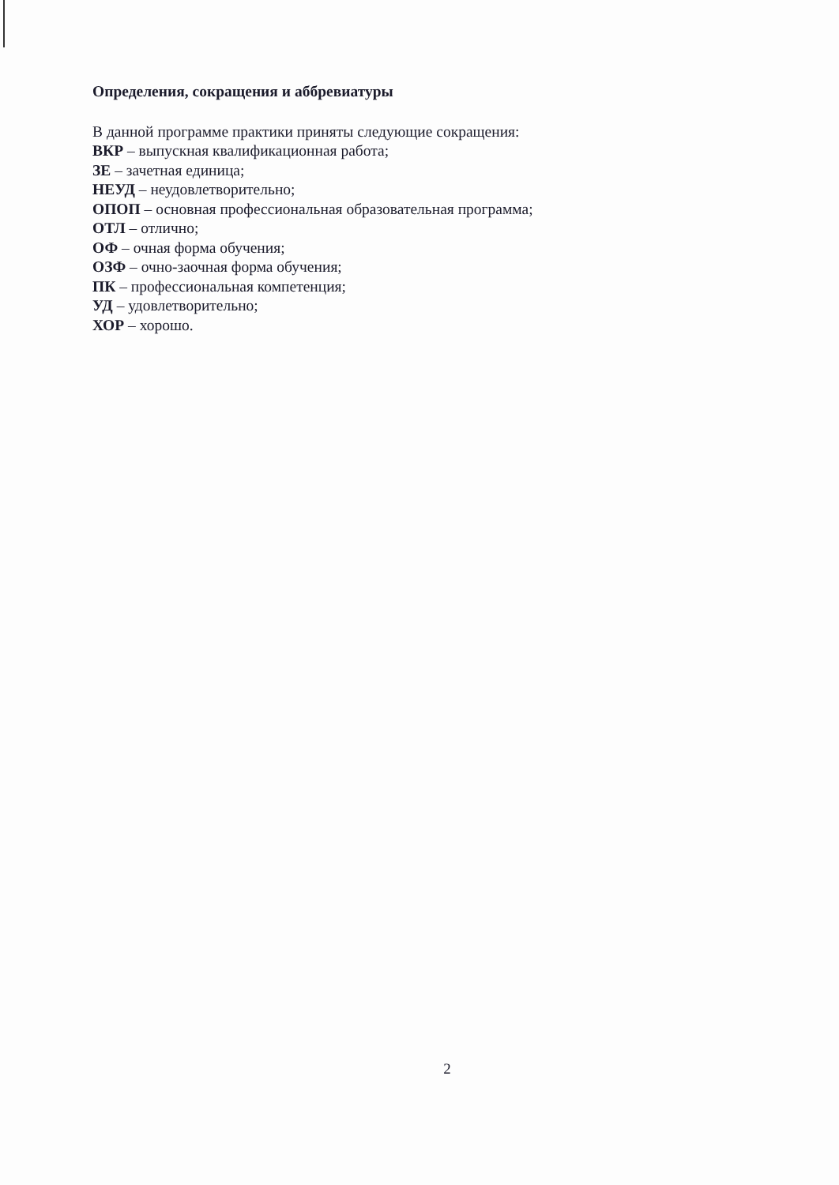Определения, сокращения и аббревиатуры
В данной программе практики приняты следующие сокращения:
ВКР – выпускная квалификационная работа;
ЗЕ – зачетная единица;
НЕУД – неудовлетворительно;
ОПОП – основная профессиональная образовательная программа;
ОТЛ – отлично;
ОФ – очная форма обучения;
ОЗФ – очно-заочная форма обучения;
ПК – профессиональная компетенция;
УД – удовлетворительно;
ХОР – хорошо.
2